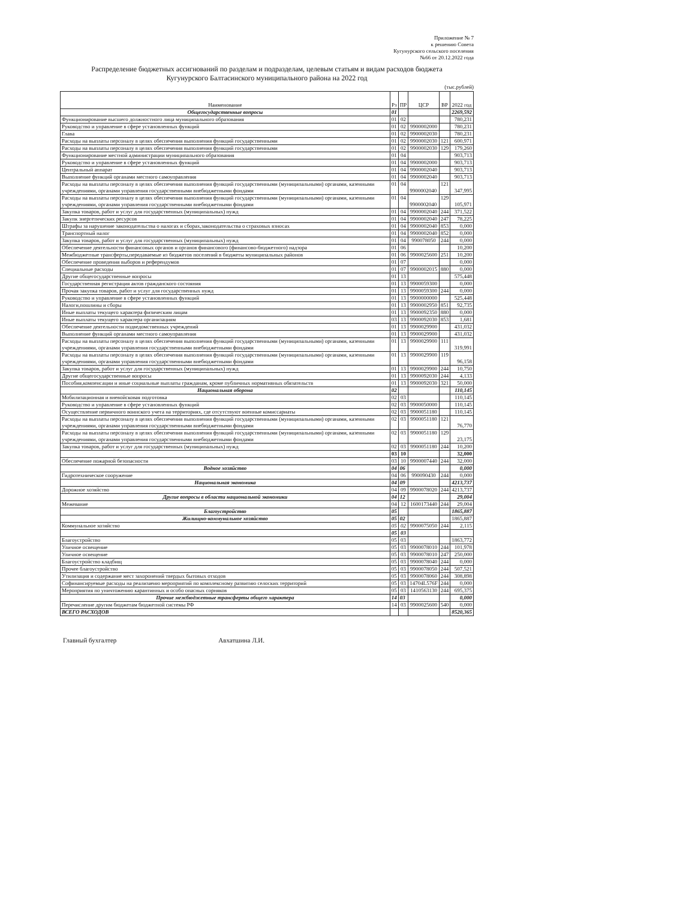Приложение № 7
к решению Совета
Кугунурского сельского поселения
№66 от 20.12.2022 года
Распределение бюджетных ассигнований по разделам и подразделам, целевым статьям и видам расходов бюджета
Кугунурского Балтасинского муниципального района на 2022 год
(тыс.рублей)
| Наименование | Рз | ПР | ЦСР | ВР | 2022 год |
| --- | --- | --- | --- | --- | --- |
| Общегосударственные вопросы | 01 | | | | 2269,592 |
| Функционирование высшего должностного лица муниципального образования | 01 | 02 | | | 780,231 |
| Руководство и управление в сфере установленных функций | 01 | 02 | 9900002000 | | 780,231 |
| Глава | 01 | 02 | 9900002030 | | 780,231 |
| Расходы на выплаты персоналу в целях обеспечения выполнения функций государственными | 01 | 02 | 9900002030 | 121 | 600,971 |
| Расходы на выплаты персоналу в целях обеспечения выполнения функций государственными | 01 | 02 | 9900002030 | 129 | 179,260 |
| Функционирование местной администрации муниципального образования | 01 | 04 | | | 903,713 |
| Руководство и управление в сфере установленных функций | 01 | 04 | 9900002000 | | 903,713 |
| Центральный аппарат | 01 | 04 | 9900002040 | | 903,713 |
| Выполнение функций органами местного самоуправления | 01 | 04 | 9900002040 | | 903,713 |
| Расходы на выплаты персоналу в целях обеспечения выполнения функций государственными (муниципальными) органами, казенными учреждениями, органами управления государственными внебюджетными фондами | 01 | 04 | 9900002040 | 121 | 347,995 |
| Расходы на выплаты персоналу в целях обеспечения выполнения функций государственными (муниципальными) органами, казенными учреждениями, органами управления государственными внебюджетными фондами | 01 | 04 | 9900002040 | 129 | 105,971 |
| Закупка товаров, работ и услуг для государственных (муниципальных) нужд | 01 | 04 | 9900002040 | 244 | 371,522 |
| Закупк энергетических ресурсов | 01 | 04 | 9900002040 | 247 | 78,225 |
| Штрафы за нарушение законодательства о налогах и сборах,законодательства о страховых взносах | 01 | 04 | 9900002040 | 853 | 0,000 |
| Транспортный налог | 01 | 04 | 9900002040 | 852 | 0,000 |
| Закупка товаров, работ и услуг для государственных (муниципальных) нужд | 01 | 04 | 990078050 | 244 | 0,000 |
| Обеспечение деятельности финансовых органов и органов финансового (финансово-бюджетного) надзора | 01 | 06 | | | 10,200 |
| Межбюджетные трансферты,передаваемые из бюджетов поселений в бюджеты муниципальных районов | 01 | 06 | 9900025600 | 251 | 10,200 |
| Обеспечение проведения выборов и референдумов | 01 | 07 | | | 0,000 |
| Специальные расходы | 01 | 07 | 9900002015 | 880 | 0,000 |
| Другие общегосударственные вопросы | 01 | 13 | | | 575,448 |
| Государственная регистрация актов гражданского состояния | 01 | 13 | 9900059300 | | 0,000 |
| Прочая закупка товаров, работ и услуг для государственных нужд | 01 | 13 | 9900059300 | 244 | 0,000 |
| Руководство и управление в сфере установленных функций | 01 | 13 | 9900000000 | | 525,448 |
| Налоги,пошлины и сборы | 01 | 13 | 9900002950 | 851 | 92,735 |
| Иные выплаты текущего характера физическим лицам | 01 | 13 | 9900092350 | 880 | 0,000 |
| Иные выплаты текущего характера организациям | 03 | 13 | 9900092030 | 853 | 1,681 |
| Обеспечение деятельности подведомственных учреждений | 01 | 13 | 9900029900 | | 431,032 |
| Выполнение функций органами местного самоуправления | 01 | 13 | 9900029900 | | 431,032 |
| Расходы на выплаты персоналу в целях обеспечения выполнения функций государственными (муниципальными) органами, казенными учреждениями, органами управления государственными внебюджетными фондами | 01 | 13 | 9900029900 | 111 | 319,991 |
| Расходы на выплаты персоналу в целях обеспечения выполнения функций государственными (муниципальными) органами, казенными учреждениями, органами управления государственными внебюджетными фондами | 01 | 13 | 9900029900 | 119 | 96,158 |
| Закупка товаров, работ и услуг для государственных (муниципальных) нужд | 01 | 13 | 9900029900 | 244 | 10,750 |
| Другие общегосударственные вопросы | 01 | 13 | 9900092030 | 244 | 4,133 |
| Пособия,компенсации и иные социальные выплаты гражданам, кроме публичных нормативных обязательств | 01 | 13 | 9900092030 | 321 | 50,000 |
| Национальная оборона | 02 | | | | 110,145 |
| Мобилизационная и вневойсковая подготовка | 02 | 03 | | | 110,145 |
| Руководство и управление в сфере установленных функций | 02 | 03 | 9900050000 | | 110,145 |
| Осуществление первичного воинского учета на территориях, где отсутствуют военные комиссариаты | 02 | 03 | 9900051180 | | 110,145 |
| Расходы на выплаты персоналу в целях обеспечения выполнения функций государственными (муниципальными) органами, казенными учреждениями, органами управления государственными внебюджетными фондами | 02 | 03 | 9900051180 | 121 | 76,770 |
| Расходы на выплаты персоналу в целях обеспечения выполнения функций государственными (муниципальными) органами, казенными учреждениями, органами управления государственными внебюджетными фондами | 02 | 03 | 9900051180 | 129 | 23,175 |
| Закупка товаров, работ и услуг для государственных (муниципальных) нужд | 02 | 03 | 9900051180 | 244 | 10,200 |
| | 03 | 10 | | | 32,000 |
| Обеспечение пожарной безопасности | 03 | 10 | 9900007440 | 244 | 32,000 |
| Водное хозяйство | 04 | 06 | | | 0,000 |
| Гидротехническое сооружение | 04 | 06 | 990090430 | 244 | 0,000 |
| Национальная экономика | 04 | 09 | | | 4213,737 |
| Дорожное хозяйство | 04 | 09 | 9900078020 | 244 | 4213,737 |
| Другие вопросы в области национальной экономики | 04 | 12 | | | 29,004 |
| Межевание | 04 | 12 | 1600173440 | 244 | 29,004 |
| Благоустройство | 05 | | | | 1865,887 |
| Жилищно-коммунальное хозяйство | 05 | 02 | | | 1865,887 |
| Коммунальное хозяйство | 05 | 02 | 9900075050 | 244 | 2,115 |
| | 05 | 03 | | | |
| Благоустройство | 05 | 03 | | | 1863,772 |
| Уличное освещение | 05 | 03 | 9900078010 | 244 | 101,978 |
| Уличное освещение | 05 | 03 | 9900078010 | 247 | 250,000 |
| Благоустройство кладбищ | 05 | 03 | 9900078040 | 244 | 0,000 |
| Прочее благоустройство | 05 | 03 | 9900078050 | 244 | 507,521 |
| Утилизация и содержание мест захоронений твердых бытовых отходов | 05 | 03 | 9900078060 | 244 | 308,898 |
| Софинансируемые расходы на реализаеию мероприятий по комплексному развитию селоских территорий | 05 | 03 | 14704L576F | 244 | 0,000 |
| Мероприятия по уничтожению карантинных и особо опасных сорняков | 05 | 03 | 1410563130 | 244 | 695,375 |
| Прочие межбюджетные трансферты общего характера | 14 | 03 | | | 0,000 |
| Перечисление другим бюджетам бюджетной системы РФ | 14 | 03 | 9900025600 | 540 | 0,000 |
| ВСЕГО РАСХОДОВ | | | | | 8520,365 |
Главный бухгалтер Авхатшина Л.И.